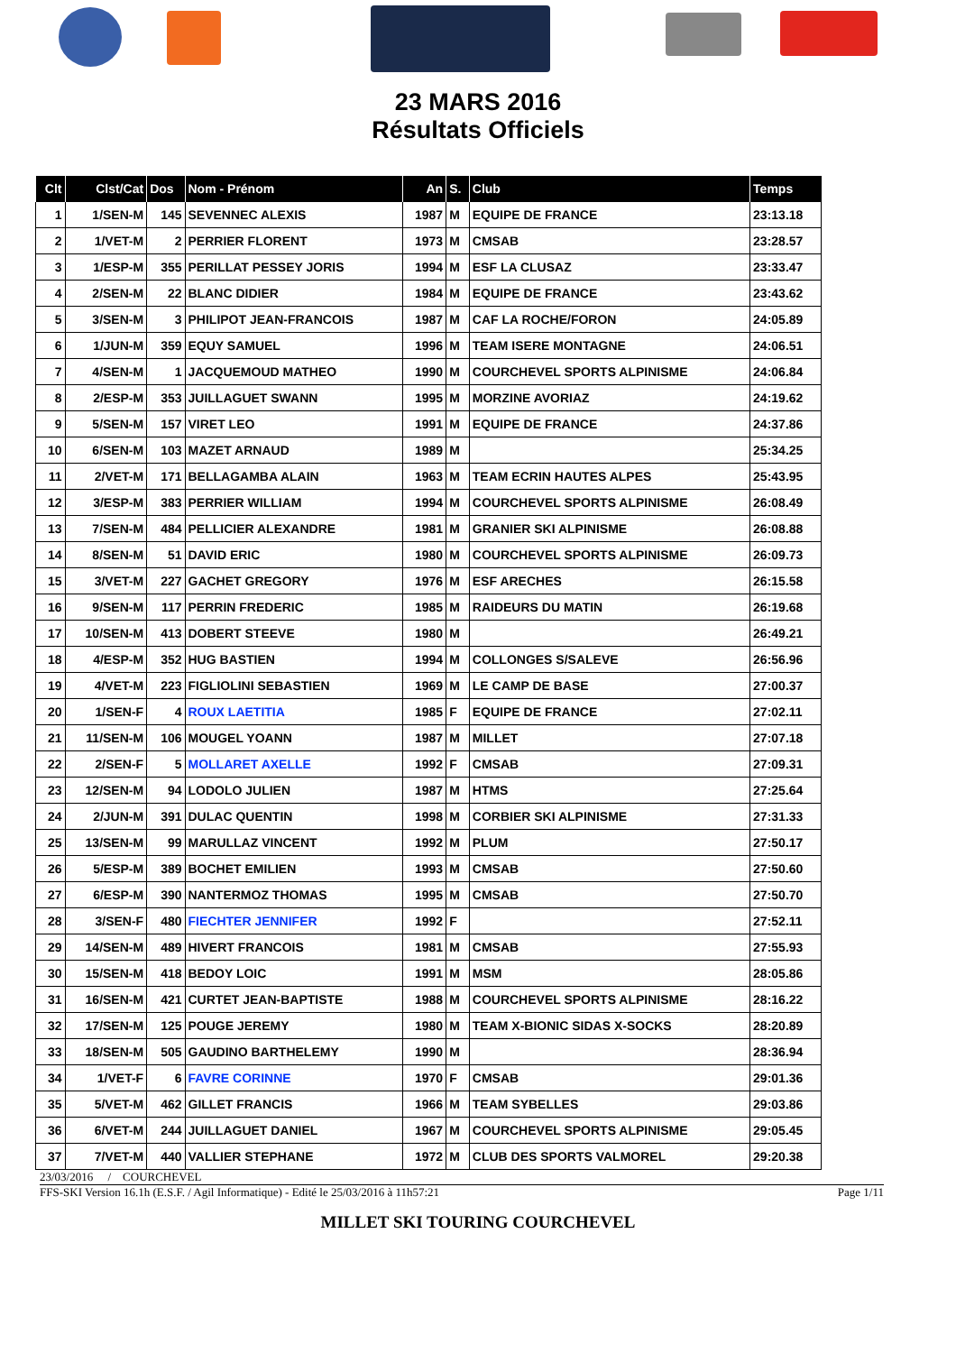23 MARS 2016
Résultats Officiels
| Clt | Clst/Cat | Dos | Nom - Prénom | An | S. | Club | Temps |
| --- | --- | --- | --- | --- | --- | --- | --- |
| 1 | 1/SEN-M | 145 | SEVENNEC ALEXIS | 1987 | M | EQUIPE DE FRANCE | 23:13.18 |
| 2 | 1/VET-M | 2 | PERRIER FLORENT | 1973 | M | CMSAB | 23:28.57 |
| 3 | 1/ESP-M | 355 | PERILLAT PESSEY JORIS | 1994 | M | ESF LA CLUSAZ | 23:33.47 |
| 4 | 2/SEN-M | 22 | BLANC DIDIER | 1984 | M | EQUIPE DE FRANCE | 23:43.62 |
| 5 | 3/SEN-M | 3 | PHILIPOT JEAN-FRANCOIS | 1987 | M | CAF LA ROCHE/FORON | 24:05.89 |
| 6 | 1/JUN-M | 359 | EQUY SAMUEL | 1996 | M | TEAM ISERE MONTAGNE | 24:06.51 |
| 7 | 4/SEN-M | 1 | JACQUEMOUD MATHEO | 1990 | M | COURCHEVEL SPORTS ALPINISME | 24:06.84 |
| 8 | 2/ESP-M | 353 | JUILLAGUET SWANN | 1995 | M | MORZINE AVORIAZ | 24:19.62 |
| 9 | 5/SEN-M | 157 | VIRET LEO | 1991 | M | EQUIPE DE FRANCE | 24:37.86 |
| 10 | 6/SEN-M | 103 | MAZET ARNAUD | 1989 | M | | 25:34.25 |
| 11 | 2/VET-M | 171 | BELLAGAMBA ALAIN | 1963 | M | TEAM ECRIN HAUTES ALPES | 25:43.95 |
| 12 | 3/ESP-M | 383 | PERRIER WILLIAM | 1994 | M | COURCHEVEL SPORTS ALPINISME | 26:08.49 |
| 13 | 7/SEN-M | 484 | PELLICIER ALEXANDRE | 1981 | M | GRANIER SKI ALPINISME | 26:08.88 |
| 14 | 8/SEN-M | 51 | DAVID ERIC | 1980 | M | COURCHEVEL SPORTS ALPINISME | 26:09.73 |
| 15 | 3/VET-M | 227 | GACHET GREGORY | 1976 | M | ESF ARECHES | 26:15.58 |
| 16 | 9/SEN-M | 117 | PERRIN FREDERIC | 1985 | M | RAIDEURS DU MATIN | 26:19.68 |
| 17 | 10/SEN-M | 413 | DOBERT STEEVE | 1980 | M | | 26:49.21 |
| 18 | 4/ESP-M | 352 | HUG BASTIEN | 1994 | M | COLLONGES S/SALEVE | 26:56.96 |
| 19 | 4/VET-M | 223 | FIGLIOLINI SEBASTIEN | 1969 | M | LE CAMP DE BASE | 27:00.37 |
| 20 | 1/SEN-F | 4 | ROUX LAETITIA | 1985 | F | EQUIPE DE FRANCE | 27:02.11 |
| 21 | 11/SEN-M | 106 | MOUGEL YOANN | 1987 | M | MILLET | 27:07.18 |
| 22 | 2/SEN-F | 5 | MOLLARET AXELLE | 1992 | F | CMSAB | 27:09.31 |
| 23 | 12/SEN-M | 94 | LODOLO JULIEN | 1987 | M | HTMS | 27:25.64 |
| 24 | 2/JUN-M | 391 | DULAC QUENTIN | 1998 | M | CORBIER SKI ALPINISME | 27:31.33 |
| 25 | 13/SEN-M | 99 | MARULLAZ VINCENT | 1992 | M | PLUM | 27:50.17 |
| 26 | 5/ESP-M | 389 | BOCHET EMILIEN | 1993 | M | CMSAB | 27:50.60 |
| 27 | 6/ESP-M | 390 | NANTERMOZ THOMAS | 1995 | M | CMSAB | 27:50.70 |
| 28 | 3/SEN-F | 480 | FIECHTER JENNIFER | 1992 | F | | 27:52.11 |
| 29 | 14/SEN-M | 489 | HIVERT FRANCOIS | 1981 | M | CMSAB | 27:55.93 |
| 30 | 15/SEN-M | 418 | BEDOY LOIC | 1991 | M | MSM | 28:05.86 |
| 31 | 16/SEN-M | 421 | CURTET JEAN-BAPTISTE | 1988 | M | COURCHEVEL SPORTS ALPINISME | 28:16.22 |
| 32 | 17/SEN-M | 125 | POUGE JEREMY | 1980 | M | TEAM X-BIONIC SIDAS X-SOCKS | 28:20.89 |
| 33 | 18/SEN-M | 505 | GAUDINO BARTHELEMY | 1990 | M | | 28:36.94 |
| 34 | 1/VET-F | 6 | FAVRE CORINNE | 1970 | F | CMSAB | 29:01.36 |
| 35 | 5/VET-M | 462 | GILLET FRANCIS | 1966 | M | TEAM SYBELLES | 29:03.86 |
| 36 | 6/VET-M | 244 | JUILLAGUET DANIEL | 1967 | M | COURCHEVEL SPORTS ALPINISME | 29:05.45 |
| 37 | 7/VET-M | 440 | VALLIER STEPHANE | 1972 | M | CLUB DES SPORTS VALMOREL | 29:20.38 |
23/03/2016 / COURCHEVEL
FFS-SKI Version 16.1h (E.S.F. / Agil Informatique) - Edité le 25/03/2016 à 11h57:21 Page 1/11
MILLET SKI TOURING COURCHEVEL